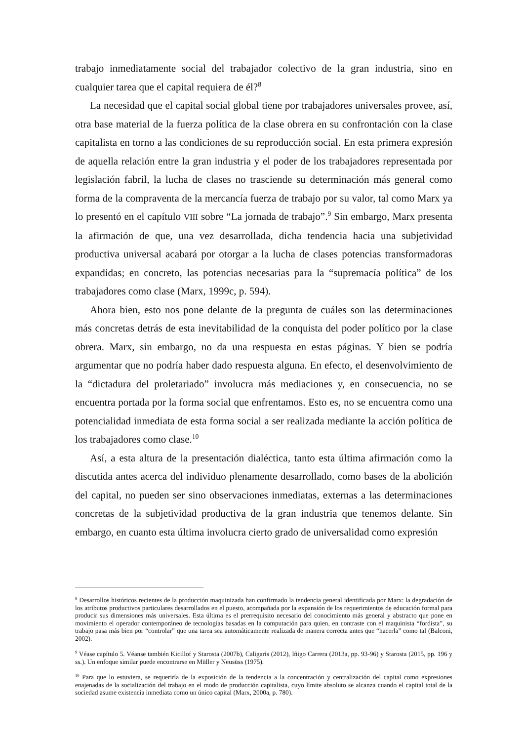trabajo inmediatamente social del trabajador colectivo de la gran industria, sino en cualquier tarea que el capital requiera de él?<sup>8</sup>
La necesidad que el capital social global tiene por trabajadores universales provee, así, otra base material de la fuerza política de la clase obrera en su confrontación con la clase capitalista en torno a las condiciones de su reproducción social. En esta primera expresión de aquella relación entre la gran industria y el poder de los trabajadores representada por legislación fabril, la lucha de clases no trasciende su determinación más general como forma de la compraventa de la mercancía fuerza de trabajo por su valor, tal como Marx ya lo presentó en el capítulo VIII sobre “La jornada de trabajo”.<sup>9</sup> Sin embargo, Marx presenta la afirmación de que, una vez desarrollada, dicha tendencia hacia una subjetividad productiva universal acabará por otorgar a la lucha de clases potencias transformadoras expandidas; en concreto, las potencias necesarias para la “supremacía política” de los trabajadores como clase (Marx, 1999c, p. 594).
Ahora bien, esto nos pone delante de la pregunta de cuáles son las determinaciones más concretas detrás de esta inevitabilidad de la conquista del poder político por la clase obrera. Marx, sin embargo, no da una respuesta en estas páginas. Y bien se podría argumentar que no podría haber dado respuesta alguna. En efecto, el desenvolvimiento de la “dictadura del proletariado” involucra más mediaciones y, en consecuencia, no se encuentra portada por la forma social que enfrentamos. Esto es, no se encuentra como una potencialidad inmediata de esta forma social a ser realizada mediante la acción política de los trabajadores como clase.<sup>10</sup>
Así, a esta altura de la presentación dialéctica, tanto esta última afirmación como la discutida antes acerca del individuo plenamente desarrollado, como bases de la abolición del capital, no pueden ser sino observaciones inmediatas, externas a las determinaciones concretas de la subjetividad productiva de la gran industria que tenemos delante. Sin embargo, en cuanto esta última involucra cierto grado de universalidad como expresión
<sup>8</sup> Desarrollos históricos recientes de la producción maquinizada han confirmado la tendencia general identificada por Marx: la degradación de los atributos productivos particulares desarrollados en el puesto, acompañada por la expansión de los requerimientos de educación formal para producir sus dimensiones más universales. Esta última es el prerrequisito necesario del conocimiento más general y abstracto que pone en movimiento el operador contemporáneo de tecnologías basadas en la computación para quien, en contraste con el maquinista “fordista”, su trabajo pasa más bien por “controlar” que una tarea sea automáticamente realizada de manera correcta antes que “hacerla” como tal (Balconi, 2002).
<sup>9</sup> Véase capítulo 5. Véanse también Kicillof y Starosta (2007b), Caligaris (2012), Iñigo Carrera (2013a, pp. 93-96) y Starosta (2015, pp. 196 y ss.). Un enfoque similar puede encontrarse en Müller y Neusüss (1975).
<sup>10</sup> Para que lo estuviera, se requeriría de la exposición de la tendencia a la concentración y centralización del capital como expresiones enajenadas de la socialización del trabajo en el modo de producción capitalista, cuyo límite absoluto se alcanza cuando el capital total de la sociedad asume existencia inmediata como un único capital (Marx, 2000a, p. 780).